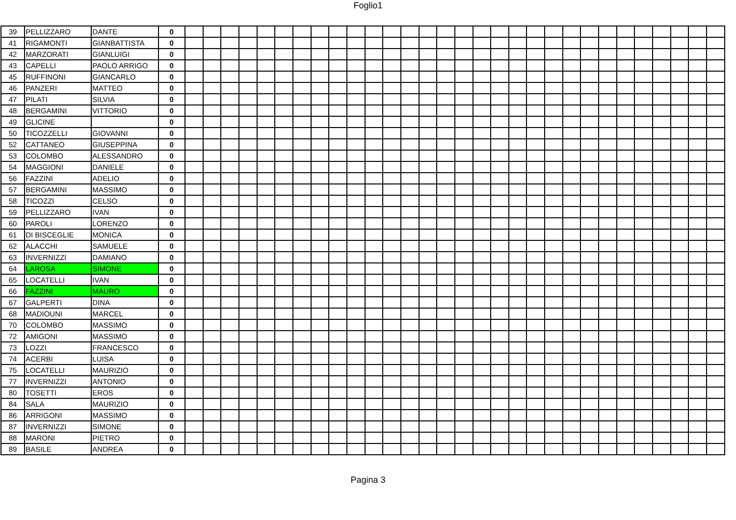Foglio1
| 39 | PELLIZZARO | DANTE | 0 | | | | | | | | | | | | | | | | | | | | | | | | | | | | | | |
| 41 | RIGAMONTI | GIANBATTISTA | 0 | | | | | | | | | | | | | | | | | | | | | | | | | | | | | | |
| 42 | MARZORATI | GIANLUIGI | 0 | | | | | | | | | | | | | | | | | | | | | | | | | | | | | | |
| 43 | CAPELLI | PAOLO ARRIGO | 0 | | | | | | | | | | | | | | | | | | | | | | | | | | | | | | |
| 45 | RUFFINONI | GIANCARLO | 0 | | | | | | | | | | | | | | | | | | | | | | | | | | | | | | |
| 46 | PANZERI | MATTEO | 0 | | | | | | | | | | | | | | | | | | | | | | | | | | | | | | |
| 47 | PILATI | SILVIA | 0 | | | | | | | | | | | | | | | | | | | | | | | | | | | | | | |
| 48 | BERGAMINI | VITTORIO | 0 | | | | | | | | | | | | | | | | | | | | | | | | | | | | | | |
| 49 | GLICINE | | 0 | | | | | | | | | | | | | | | | | | | | | | | | | | | | | | |
| 50 | TICOZZELLI | GIOVANNI | 0 | | | | | | | | | | | | | | | | | | | | | | | | | | | | | | |
| 52 | CATTANEO | GIUSEPPINA | 0 | | | | | | | | | | | | | | | | | | | | | | | | | | | | | | |
| 53 | COLOMBO | ALESSANDRO | 0 | | | | | | | | | | | | | | | | | | | | | | | | | | | | | | |
| 54 | MAGGIONI | DANIELE | 0 | | | | | | | | | | | | | | | | | | | | | | | | | | | | | | |
| 56 | FAZZINI | ADELIO | 0 | | | | | | | | | | | | | | | | | | | | | | | | | | | | | | |
| 57 | BERGAMINI | MASSIMO | 0 | | | | | | | | | | | | | | | | | | | | | | | | | | | | | | |
| 58 | TICOZZI | CELSO | 0 | | | | | | | | | | | | | | | | | | | | | | | | | | | | | | |
| 59 | PELLIZZARO | IVAN | 0 | | | | | | | | | | | | | | | | | | | | | | | | | | | | | | |
| 60 | PAROLI | LORENZO | 0 | | | | | | | | | | | | | | | | | | | | | | | | | | | | | | |
| 61 | DI BISCEGLIE | MONICA | 0 | | | | | | | | | | | | | | | | | | | | | | | | | | | | | | |
| 62 | ALACCHI | SAMUELE | 0 | | | | | | | | | | | | | | | | | | | | | | | | | | | | | | |
| 63 | INVERNIZZI | DAMIANO | 0 | | | | | | | | | | | | | | | | | | | | | | | | | | | | | | |
| 64 | LAROSA | SIMONE | 0 | | | | | | | | | | | | | | | | | | | | | | | | | | | | | | |
| 65 | LOCATELLI | IVAN | 0 | | | | | | | | | | | | | | | | | | | | | | | | | | | | | | |
| 66 | FAZZINI | MAURO | 0 | | | | | | | | | | | | | | | | | | | | | | | | | | | | | | |
| 67 | GALPERTI | DINA | 0 | | | | | | | | | | | | | | | | | | | | | | | | | | | | | | |
| 68 | MADIOUNI | MARCEL | 0 | | | | | | | | | | | | | | | | | | | | | | | | | | | | | | |
| 70 | COLOMBO | MASSIMO | 0 | | | | | | | | | | | | | | | | | | | | | | | | | | | | | | |
| 72 | AMIGONI | MASSIMO | 0 | | | | | | | | | | | | | | | | | | | | | | | | | | | | | | |
| 73 | LOZZI | FRANCESCO | 0 | | | | | | | | | | | | | | | | | | | | | | | | | | | | | | |
| 74 | ACERBI | LUISA | 0 | | | | | | | | | | | | | | | | | | | | | | | | | | | | | | |
| 75 | LOCATELLI | MAURIZIO | 0 | | | | | | | | | | | | | | | | | | | | | | | | | | | | | | |
| 77 | INVERNIZZI | ANTONIO | 0 | | | | | | | | | | | | | | | | | | | | | | | | | | | | | | |
| 80 | TOSETTI | EROS | 0 | | | | | | | | | | | | | | | | | | | | | | | | | | | | | | |
| 84 | SALA | MAURIZIO | 0 | | | | | | | | | | | | | | | | | | | | | | | | | | | | | | |
| 86 | ARRIGONI | MASSIMO | 0 | | | | | | | | | | | | | | | | | | | | | | | | | | | | | | |
| 87 | INVERNIZZI | SIMONE | 0 | | | | | | | | | | | | | | | | | | | | | | | | | | | | | | |
| 88 | MARONI | PIETRO | 0 | | | | | | | | | | | | | | | | | | | | | | | | | | | | | | |
| 89 | BASILE | ANDREA | 0 | | | | | | | | | | | | | | | | | | | | | | | | | | | | | | |
Pagina 3